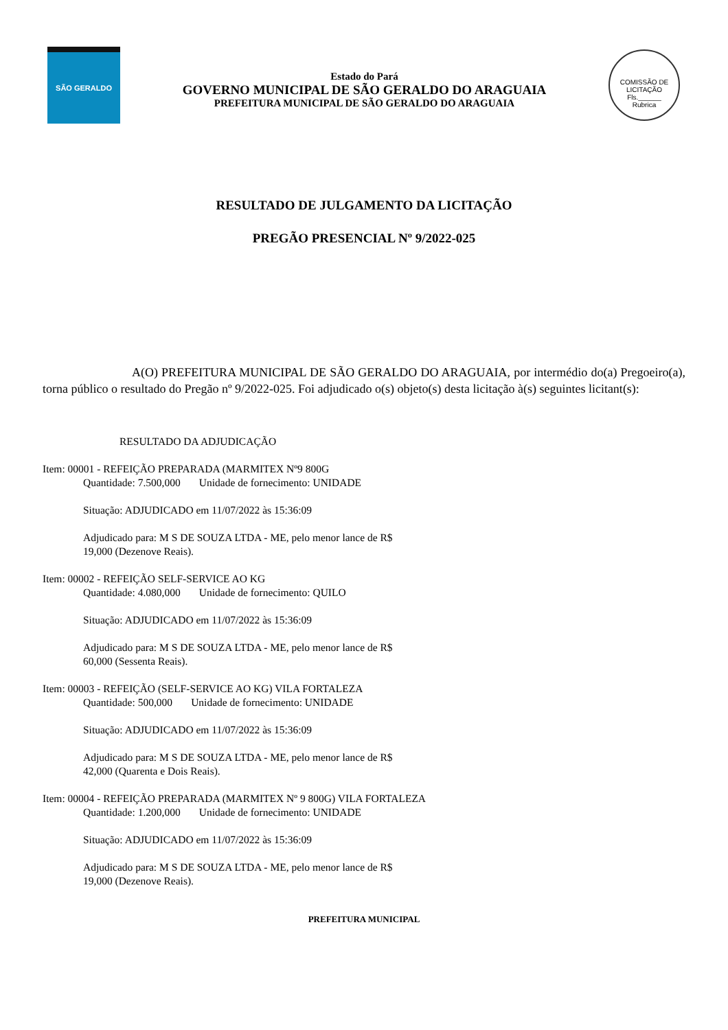SÃO GERALDO
Estado do Pará
GOVERNO MUNICIPAL DE SÃO GERALDO DO ARAGUAIA
PREFEITURA MUNICIPAL DE SÃO GERALDO DO ARAGUAIA
COMISSÃO DE LICITAÇÃO
Fls.______
Rubrica
RESULTADO DE JULGAMENTO DA LICITAÇÃO
PREGÃO PRESENCIAL Nº 9/2022-025
A(O) PREFEITURA MUNICIPAL DE SÃO GERALDO DO ARAGUAIA, por intermédio do(a) Pregoeiro(a), torna público o resultado do Pregão nº 9/2022-025. Foi adjudicado o(s) objeto(s) desta licitação à(s) seguintes licitant(s):
RESULTADO DA ADJUDICAÇÃO
Item: 00001 - REFEIÇÃO PREPARADA (MARMITEX Nº9 800G
Quantidade: 7.500,000 Unidade de fornecimento: UNIDADE
Situação: ADJUDICADO em 11/07/2022 às 15:36:09
Adjudicado para: M S DE SOUZA LTDA - ME, pelo menor lance de R$
19,000 (Dezenove Reais).
Item: 00002 - REFEIÇÃO SELF-SERVICE AO KG
Quantidade: 4.080,000 Unidade de fornecimento: QUILO
Situação: ADJUDICADO em 11/07/2022 às 15:36:09
Adjudicado para: M S DE SOUZA LTDA - ME, pelo menor lance de R$
60,000 (Sessenta Reais).
Item: 00003 - REFEIÇÃO (SELF-SERVICE AO KG) VILA FORTALEZA
Quantidade: 500,000 Unidade de fornecimento: UNIDADE
Situação: ADJUDICADO em 11/07/2022 às 15:36:09
Adjudicado para: M S DE SOUZA LTDA - ME, pelo menor lance de R$
42,000 (Quarenta e Dois Reais).
Item: 00004 - REFEIÇÃO PREPARADA (MARMITEX Nº 9 800G) VILA FORTALEZA
Quantidade: 1.200,000 Unidade de fornecimento: UNIDADE
Situação: ADJUDICADO em 11/07/2022 às 15:36:09
Adjudicado para: M S DE SOUZA LTDA - ME, pelo menor lance de R$
19,000 (Dezenove Reais).
PREFEITURA MUNICIPAL